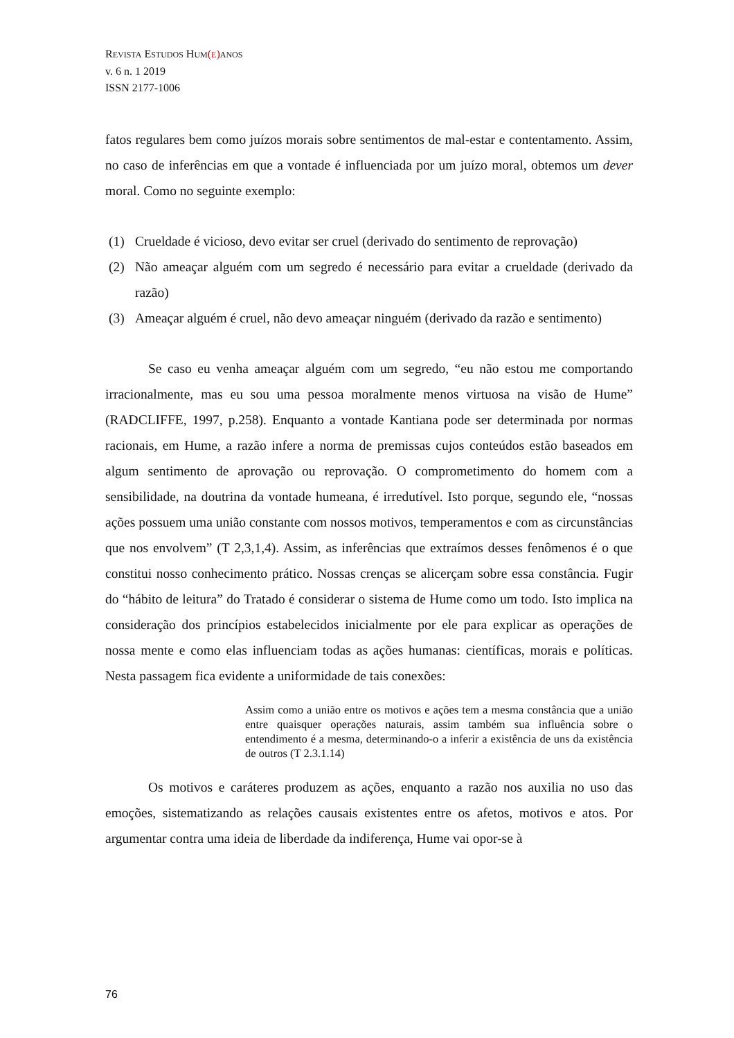REVISTA ESTUDOS HUM(E) ANOS
v. 6 n. 1 2019
ISSN 2177-1006
fatos regulares bem como juízos morais sobre sentimentos de mal-estar e contentamento. Assim, no caso de inferências em que a vontade é influenciada por um juízo moral, obtemos um dever moral. Como no seguinte exemplo:
(1) Crueldade é vicioso, devo evitar ser cruel (derivado do sentimento de reprovação)
(2) Não ameaçar alguém com um segredo é necessário para evitar a crueldade (derivado da razão)
(3) Ameaçar alguém é cruel, não devo ameaçar ninguém (derivado da razão e sentimento)
Se caso eu venha ameaçar alguém com um segredo, “eu não estou me comportando irracionalmente, mas eu sou uma pessoa moralmente menos virtuosa na visão de Hume” (RADCLIFFE, 1997, p.258). Enquanto a vontade Kantiana pode ser determinada por normas racionais, em Hume, a razão infere a norma de premissas cujos conteúdos estão baseados em algum sentimento de aprovação ou reprovação. O comprometimento do homem com a sensibilidade, na doutrina da vontade humeana, é irredutível. Isto porque, segundo ele, “nossas ações possuem uma união constante com nossos motivos, temperamentos e com as circunstâncias que nos envolvem” (T 2,3,1,4). Assim, as inferências que extraímos desses fenômenos é o que constitui nosso conhecimento prático. Nossas crenças se alicerçam sobre essa constância. Fugir do “hábito de leitura” do Tratado é considerar o sistema de Hume como um todo. Isto implica na consideração dos princípios estabelecidos inicialmente por ele para explicar as operações de nossa mente e como elas influenciam todas as ações humanas: científicas, morais e políticas. Nesta passagem fica evidente a uniformidade de tais conexões:
Assim como a união entre os motivos e ações tem a mesma constância que a união entre quaisquer operações naturais, assim também sua influência sobre o entendimento é a mesma, determinando-o a inferir a existência de uns da existência de outros (T 2.3.1.14)
Os motivos e caráteres produzem as ações, enquanto a razão nos auxilia no uso das emoções, sistematizando as relações causais existentes entre os afetos, motivos e atos. Por argumentar contra uma ideia de liberdade da indiferença, Hume vai opor-se à
76